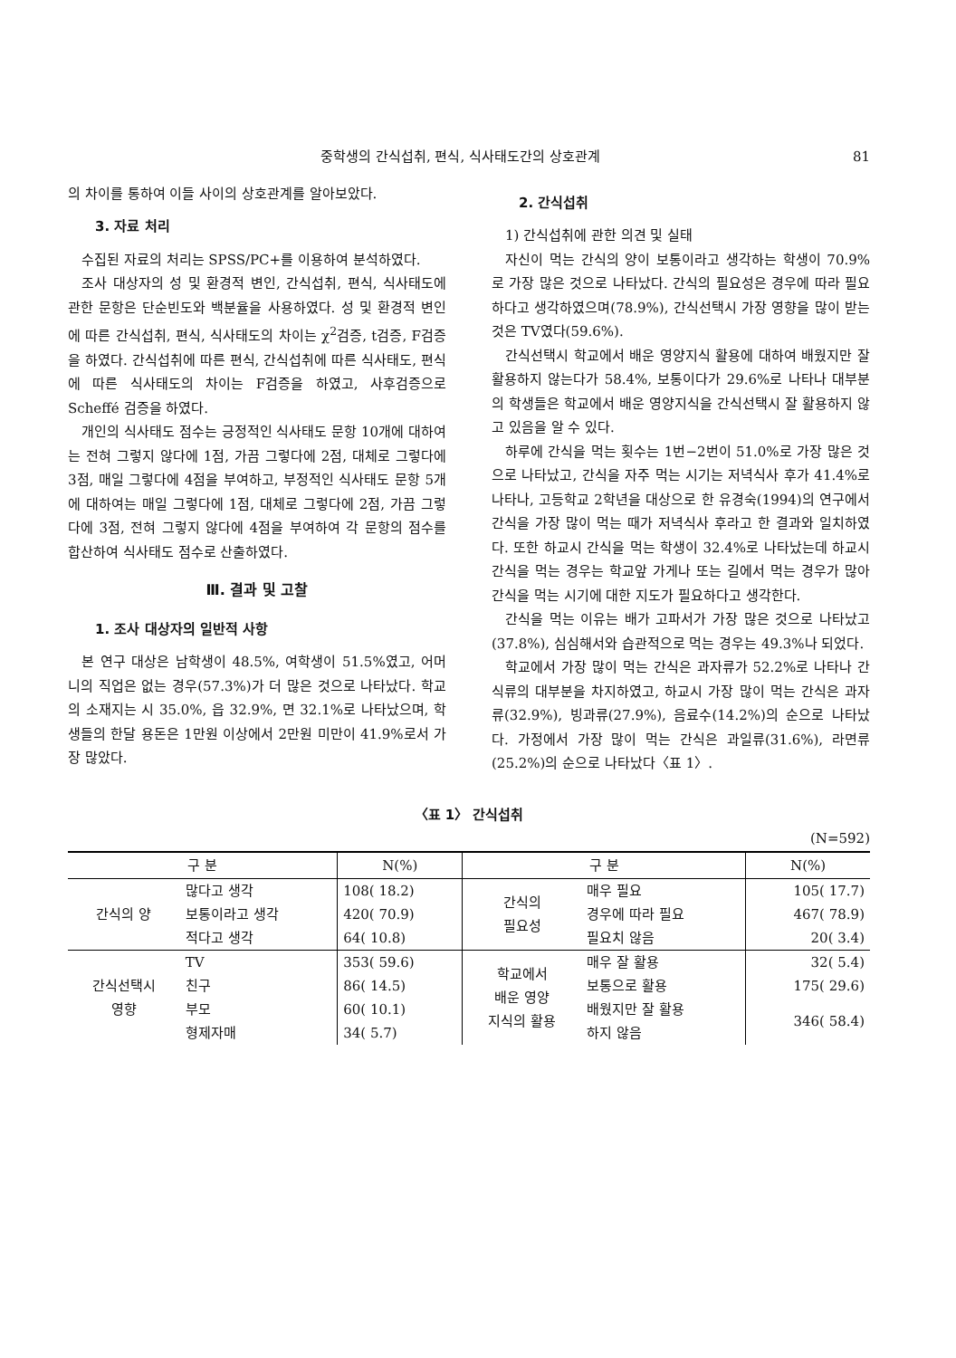중학생의 간식섭취, 편식, 식사태도간의 상호관계 81
의 차이를 통하여 이들 사이의 상호관계를 알아보았다.
3. 자료 처리
수집된 자료의 처리는 SPSS/PC+를 이용하여 분석하였다.
조사 대상자의 성 및 환경적 변인, 간식섭취, 편식, 식사태도에 관한 문항은 단순빈도와 백분율을 사용하였다. 성 및 환경적 변인에 따른 간식섭취, 편식, 식사태도의 차이는 χ<sup>2</sup>검증, t검증, F검증을 하였다. 간식섭취에 따른 편식, 간식섭취에 따른 식사태도, 편식에 따른 식사태도의 차이는 F검증을 하였고, 사후검증으로 Scheffé 검증을 하였다.
개인의 식사태도 점수는 긍정적인 식사태도 문항 10개에 대하여는 전혀 그렇지 않다에 1점, 가끔 그렇다에 2점, 대체로 그렇다에 3점, 매일 그렇다에 4점을 부여하고, 부정적인 식사태도 문항 5개에 대하여는 매일 그렇다에 1점, 대체로 그렇다에 2점, 가끔 그렇다에 3점, 전혀 그렇지 않다에 4점을 부여하여 각 문항의 점수를 합산하여 식사태도 점수로 산출하였다.
Ⅲ. 결과 및 고찰
1. 조사 대상자의 일반적 사항
본 연구 대상은 남학생이 48.5%, 여학생이 51.5%였고, 어머니의 직업은 없는 경우(57.3%)가 더 많은 것으로 나타났다. 학교의 소재지는 시 35.0%, 읍 32.9%, 면 32.1%로 나타났으며, 학생들의 한달 용돈은 1만원 이상에서 2만원 미만이 41.9%로서 가장 많았다.
2. 간식섭취
1) 간식섭취에 관한 의견 및 실태
자신이 먹는 간식의 양이 보통이라고 생각하는 학생이 70.9%로 가장 많은 것으로 나타났다. 간식의 필요성은 경우에 따라 필요하다고 생각하였으며(78.9%), 간식선택시 가장 영향을 많이 받는 것은 TV였다(59.6%).
간식선택시 학교에서 배운 영양지식 활용에 대하여 배웠지만 잘 활용하지 않는다가 58.4%, 보통이다가 29.6%로 나타나 대부분의 학생들은 학교에서 배운 영양지식을 간식선택시 잘 활용하지 않고 있음을 알 수 있다.
하루에 간식을 먹는 횟수는 1번−2번이 51.0%로 가장 많은 것으로 나타났고, 간식을 자주 먹는 시기는 저녁식사 후가 41.4%로 나타나, 고등학교 2학년을 대상으로 한 유경숙(1994)의 연구에서 간식을 가장 많이 먹는 때가 저녁식사 후라고 한 결과와 일치하였다. 또한 하교시 간식을 먹는 학생이 32.4%로 나타났는데 하교시 간식을 먹는 경우는 학교앞 가게나 또는 길에서 먹는 경우가 많아 간식을 먹는 시기에 대한 지도가 필요하다고 생각한다.
간식을 먹는 이유는 배가 고파서가 가장 많은 것으로 나타났고(37.8%), 심심해서와 습관적으로 먹는 경우는 49.3%나 되었다.
학교에서 가장 많이 먹는 간식은 과자류가 52.2%로 나타나 간식류의 대부분을 차지하였고, 하교시 가장 많이 먹는 간식은 과자류(32.9%), 빙과류(27.9%), 음료수(14.2%)의 순으로 나타났다. 가정에서 가장 많이 먹는 간식은 과일류(31.6%), 라면류(25.2%)의 순으로 나타났다〈표 1〉.
〈표 1〉 간식섭취
(N=592)
| 구 분 | | N(%) | 구 분 | | N(%) |
| --- | --- | --- | --- | --- | --- |
| 간식의 양 | 많다고 생각 | 108( 18.2) | 간식의 필요성 | 매우 필요 | 105( 17.7) |
| | 보통이라고 생각 | 420( 70.9) | | 경우에 따라 필요 | 467( 78.9) |
| | 적다고 생각 | 64( 10.8) | | 필요치 않음 | 20( 3.4) |
| 간식선택시 영향 | TV | 353( 59.6) | 학교에서 배운 영양 지식의 활용 | 매우 잘 활용 | 32( 5.4) |
| | 친구 | 86( 14.5) | | 보통으로 활용 | 175( 29.6) |
| | 부모 | 60( 10.1) | | 배웠지만 잘 활용 하지 않음 | 346( 58.4) |
| | 형제자매 | 34( 5.7) | | | |